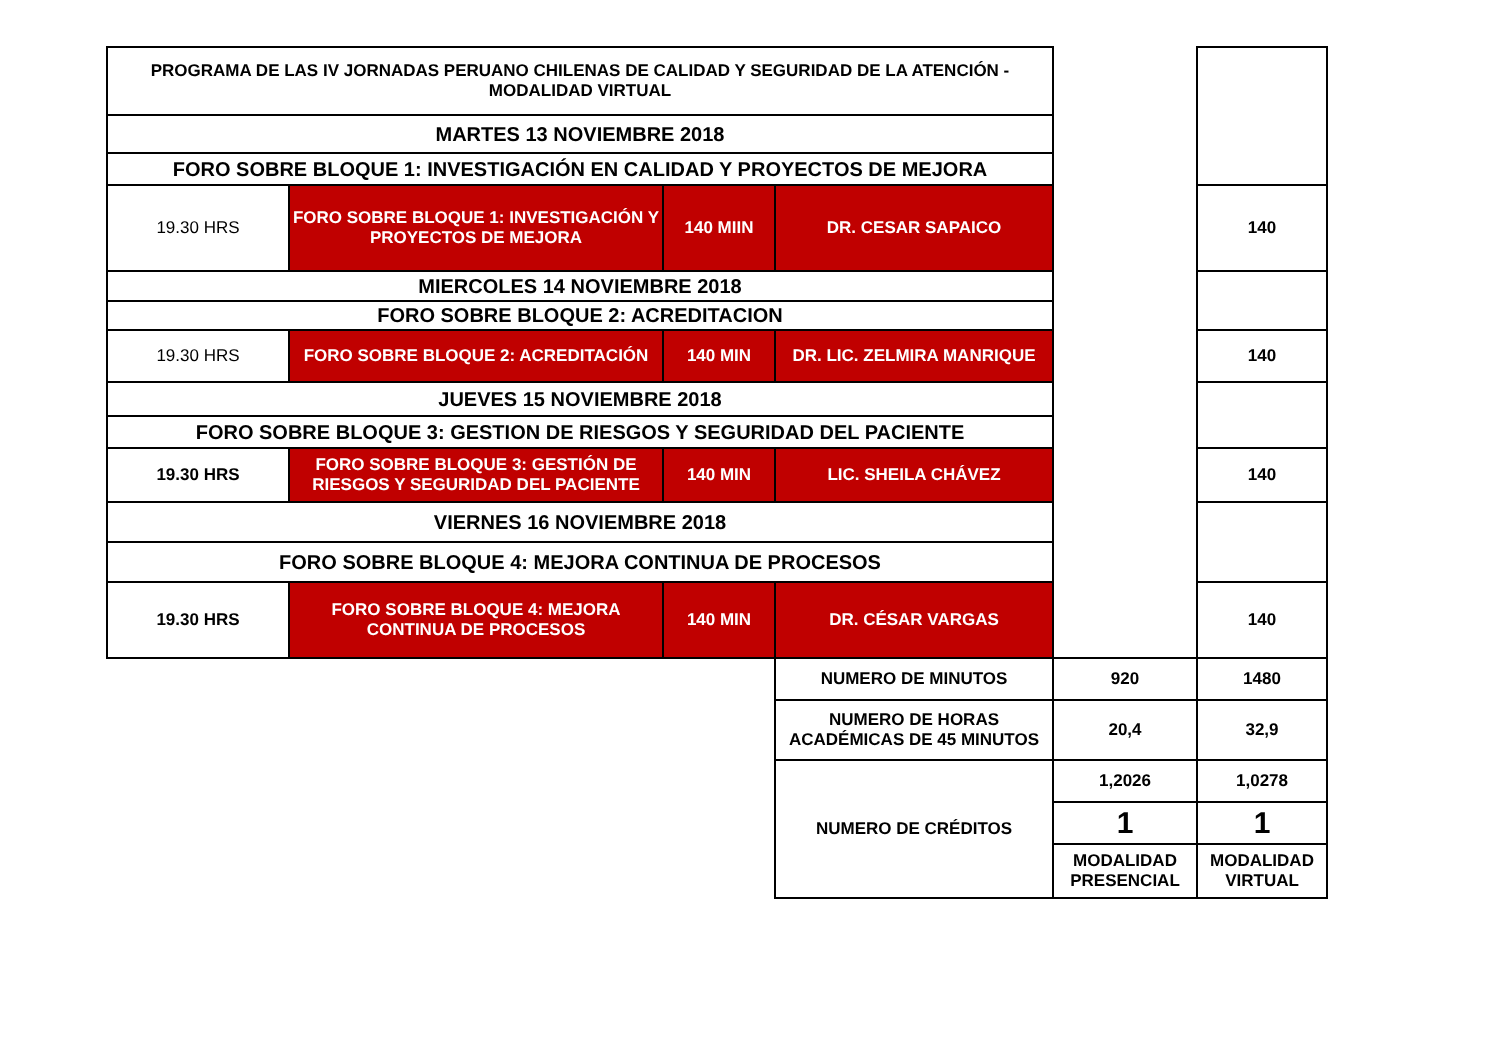| PROGRAMA DE LAS IV JORNADAS PERUANO CHILENAS DE CALIDAD Y SEGURIDAD DE LA ATENCIÓN - MODALIDAD VIRTUAL | | | | | |
| MARTES 13 NOVIEMBRE 2018 | | | | | |
| FORO SOBRE BLOQUE 1: INVESTIGACIÓN EN CALIDAD Y PROYECTOS DE MEJORA | | | | | |
| 19.30 HRS | FORO SOBRE BLOQUE 1: INVESTIGACIÓN Y PROYECTOS DE MEJORA | 140 MIIN | DR. CESAR SAPAICO | | 140 |
| MIERCOLES 14 NOVIEMBRE 2018 | | | | | |
| FORO SOBRE BLOQUE 2: ACREDITACION | | | | | |
| 19.30 HRS | FORO SOBRE BLOQUE 2: ACREDITACIÓN | 140 MIN | DR. LIC. ZELMIRA MANRIQUE | | 140 |
| JUEVES 15 NOVIEMBRE 2018 | | | | | |
| FORO SOBRE BLOQUE 3: GESTION DE RIESGOS Y SEGURIDAD DEL PACIENTE | | | | | |
| 19.30 HRS | FORO SOBRE BLOQUE 3: GESTIÓN DE RIESGOS Y SEGURIDAD DEL PACIENTE | 140 MIN | LIC. SHEILA CHÁVEZ | | 140 |
| VIERNES 16 NOVIEMBRE 2018 | | | | | |
| FORO SOBRE BLOQUE 4: MEJORA CONTINUA DE PROCESOS | | | | | |
| 19.30 HRS | FORO SOBRE BLOQUE 4: MEJORA CONTINUA DE PROCESOS | 140 MIN | DR. CÉSAR VARGAS | | 140 |
| | | | NUMERO DE MINUTOS | 920 | 1480 |
| | | | NUMERO DE HORAS ACADÉMICAS DE 45 MINUTOS | 20,4 | 32,9 |
| | | | NUMERO DE CRÉDITOS | 1,2026 | 1,0278 |
| | | | | 1 | 1 |
| | | | | MODALIDAD PRESENCIAL | MODALIDAD VIRTUAL |